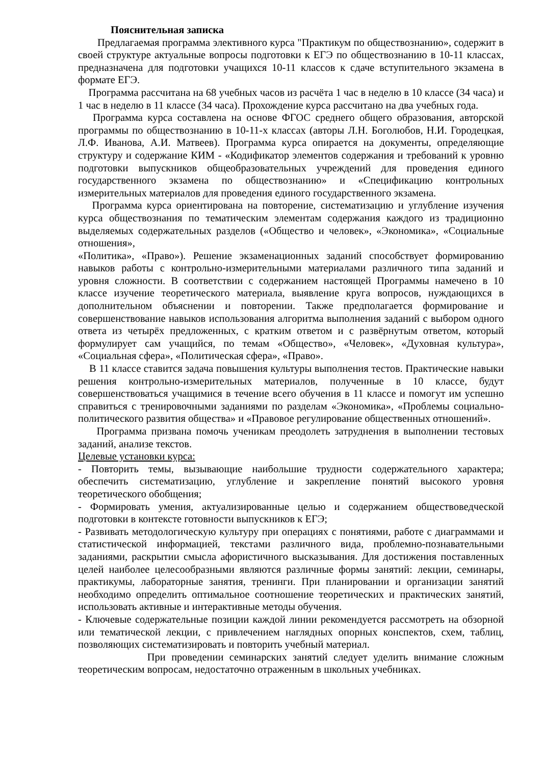Пояснительная записка
Предлагаемая программа элективного курса "Практикум по обществознанию», содержит в своей структуре актуальные вопросы подготовки к ЕГЭ по обществознанию в 10-11 классах, предназначена для подготовки учащихся 10-11 классов к сдаче вступительного экзамена в формате ЕГЭ.
Программа рассчитана на 68 учебных часов из расчёта 1 час в неделю в 10 классе (34 часа) и 1 час в неделю в 11 классе (34 часа). Прохождение курса рассчитано на два учебных года.
Программа курса составлена на основе ФГОС среднего общего образования, авторской программы по обществознанию в 10-11-х классах (авторы Л.Н. Боголюбов, Н.И. Городецкая, Л.Ф. Иванова, А.И. Матвеев). Программа курса опирается на документы, определяющие структуру и содержание КИМ - «Кодификатор элементов содержания и требований к уровню подготовки выпускников общеобразовательных учреждений для проведения единого государственного экзамена по обществознанию» и «Спецификацию контрольных измерительных материалов для проведения единого государственного экзамена.
Программа курса ориентирована на повторение, систематизацию и углубление изучения курса обществознания по тематическим элементам содержания каждого из традиционно выделяемых содержательных разделов («Общество и человек», «Экономика», «Социальные отношения»,
«Политика», «Право»). Решение экзаменационных заданий способствует формированию навыков работы с контрольно-измерительными материалами различного типа заданий и уровня сложности. В соответствии с содержанием настоящей Программы намечено в 10 классе изучение теоретического материала, выявление круга вопросов, нуждающихся в дополнительном объяснении и повторении. Также предполагается формирование и совершенствование навыков использования алгоритма выполнения заданий с выбором одного ответа из четырёх предложенных, с кратким ответом и с развёрнутым ответом, который формулирует сам учащийся, по темам «Общество», «Человек», «Духовная культура», «Социальная сфера», «Политическая сфера», «Право».
В 11 классе ставится задача повышения культуры выполнения тестов. Практические навыки решения контрольно-измерительных материалов, полученные в 10 классе, будут совершенствоваться учащимися в течение всего обучения в 11 классе и помогут им успешно справиться с тренировочными заданиями по разделам «Экономика», «Проблемы социально- политического развития общества» и «Правовое регулирование общественных отношений».
Программа призвана помочь ученикам преодолеть затруднения в выполнении тестовых заданий, анализе текстов.
Целевые установки курса:
- Повторить темы, вызывающие наибольшие трудности содержательного характера; обеспечить систематизацию, углубление и закрепление понятий высокого уровня теоретического обобщения;
- Формировать умения, актуализированные целью и содержанием обществоведческой подготовки в контексте готовности выпускников к ЕГЭ;
- Развивать методологическую культуру при операциях с понятиями, работе с диаграммами и статистической информацией, текстами различного вида, проблемно-познавательными заданиями, раскрытии смысла афористичного высказывания. Для достижения поставленных целей наиболее целесообразными являются различные формы занятий: лекции, семинары, практикумы, лабораторные занятия, тренинги. При планировании и организации занятий необходимо определить оптимальное соотношение теоретических и практических занятий, использовать активные и интерактивные методы обучения.
- Ключевые содержательные позиции каждой линии рекомендуется рассмотреть на обзорной или тематической лекции, с привлечением наглядных опорных конспектов, схем, таблиц, позволяющих систематизировать и повторить учебный материал.
При проведении семинарских занятий следует уделить внимание сложным теоретическим вопросам, недостаточно отраженным в школьных учебниках.